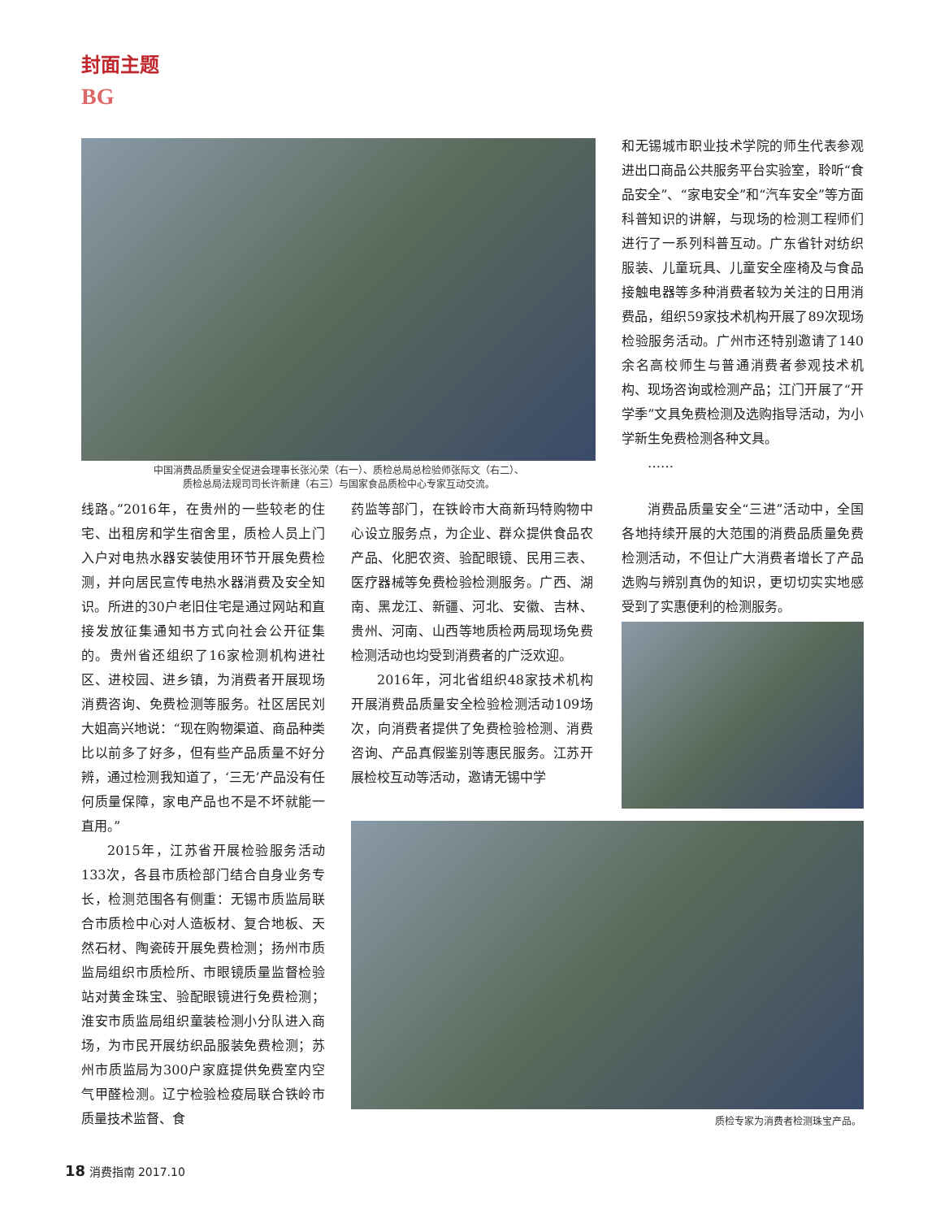封面主题
BG
中国消费品质量安全促进会理事长张沁荣（右一）、质检总局总检验师张际文（右二）、
质检总局法规司司长许新建（右三）与国家食品质检中心专家互动交流。
和无锡城市职业技术学院的师生代表参观进出口商品公共服务平台实验室，聆听“食品安全”、“家电安全”和“汽车安全”等方面科普知识的讲解，与现场的检测工程师们进行了一系列科普互动。广东省针对纺织服装、儿童玩具、儿童安全座椅及与食品接触电器等多种消费者较为关注的日用消费品，组织59家技术机构开展了89次现场检验服务活动。广州市还特别邀请了140余名高校师生与普通消费者参观技术机构、现场咨询或检测产品；江门开展了“开学季”文具免费检测及选购指导活动，为小学新生免费检测各种文具。
……
线路。”2016年，在贵州的一些较老的住宅、出租房和学生宿舍里，质检人员上门入户对电热水器安装使用环节开展免费检测，并向居民宣传电热水器消费及安全知识。所进的30户老旧住宅是通过网站和直接发放征集通知书方式向社会公开征集的。贵州省还组织了16家检测机构进社区、进校园、进乡镇，为消费者开展现场消费咨询、免费检测等服务。社区居民刘大姐高兴地说：“现在购物渠道、商品种类比以前多了好多，但有些产品质量不好分辨，通过检测我知道了，‘三无’产品没有任何质量保障，家电产品也不是不坏就能一直用。”
2015年，江苏省开展检验服务活动133次，各县市质检部门结合自身业务专长，检测范围各有侧重：无锡市质监局联合市质检中心对人造板材、复合地板、天然石材、陶瓷砖开展免费检测；扬州市质监局组织市质检所、市眼镜质量监督检验站对黄金珠宝、验配眼镜进行免费检测；淮安市质监局组织童装检测小分队进入商场，为市民开展纺织品服装免费检测；苏州市质监局为300户家庭提供免费室内空气甲醛检测。辽宁检验检疫局联合铁岭市质量技术监督、食
药监等部门，在铁岭市大商新玛特购物中心设立服务点，为企业、群众提供食品农产品、化肥农资、验配眼镜、民用三表、医疗器械等免费检验检测服务。广西、湖南、黑龙江、新疆、河北、安徽、吉林、贵州、河南、山西等地质检两局现场免费检测活动也均受到消费者的广泛欢迎。
2016年，河北省组织48家技术机构开展消费品质量安全检验检测活动109场次，向消费者提供了免费检验检测、消费咨询、产品真假鉴别等惠民服务。江苏开展检校互动等活动，邀请无锡中学
消费品质量安全“三进”活动中，全国各地持续开展的大范围的消费品质量免费检测活动，不但让广大消费者增长了产品选购与辨别真伪的知识，更切切实实地感受到了实惠便利的检测服务。
质检专家为消费者检测珠宝产品。
18 消费指南 2017.10